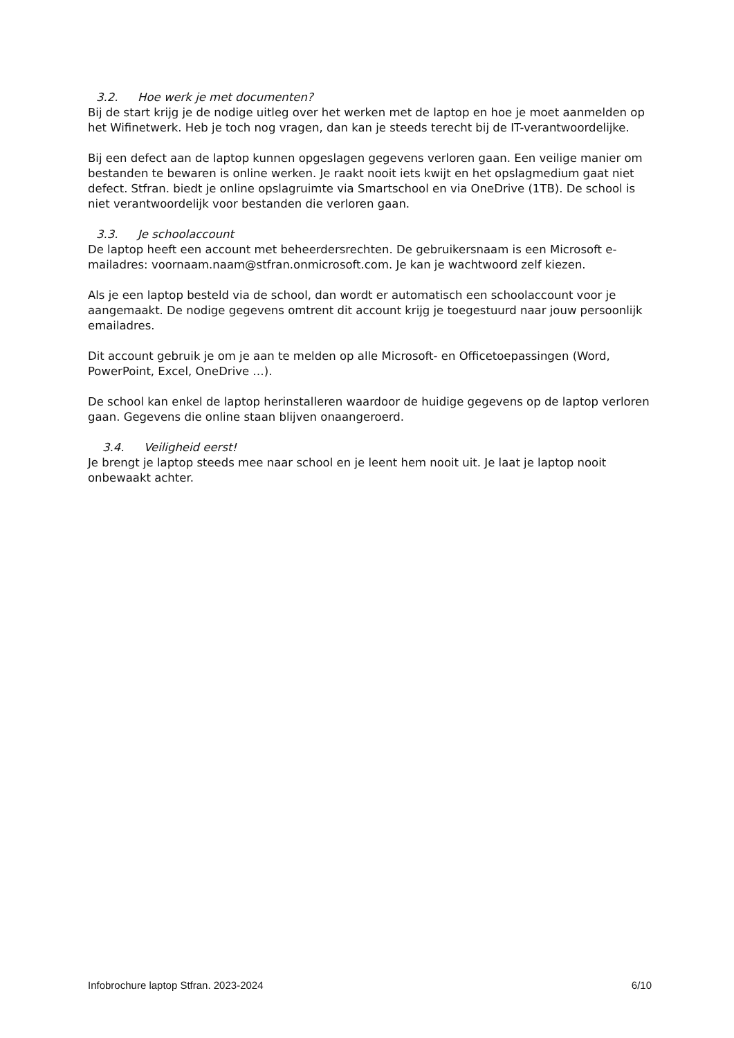3.2. Hoe werk je met documenten?
Bij de start krijg je de nodige uitleg over het werken met de laptop en hoe je moet aanmelden op het Wifinetwerk. Heb je toch nog vragen, dan kan je steeds terecht bij de IT-verantwoordelijke.
Bij een defect aan de laptop kunnen opgeslagen gegevens verloren gaan. Een veilige manier om bestanden te bewaren is online werken. Je raakt nooit iets kwijt en het opslagmedium gaat niet defect. Stfran. biedt je online opslagruimte via Smartschool en via OneDrive (1TB). De school is niet verantwoordelijk voor bestanden die verloren gaan.
3.3. Je schoolaccount
De laptop heeft een account met beheerdersrechten. De gebruikersnaam is een Microsoft e-mailadres: voornaam.naam@stfran.onmicrosoft.com. Je kan je wachtwoord zelf kiezen.
Als je een laptop besteld via de school, dan wordt er automatisch een schoolaccount voor je aangemaakt. De nodige gegevens omtrent dit account krijg je toegestuurd naar jouw persoonlijk emailadres.
Dit account gebruik je om je aan te melden op alle Microsoft- en Officetoepassingen (Word, PowerPoint, Excel, OneDrive …).
De school kan enkel de laptop herinstalleren waardoor de huidige gegevens op de laptop verloren gaan. Gegevens die online staan blijven onaangeroerd.
3.4. Veiligheid eerst!
Je brengt je laptop steeds mee naar school en je leent hem nooit uit. Je laat je laptop nooit onbewaakt achter.
Infobrochure laptop Stfran. 2023-2024 6/10